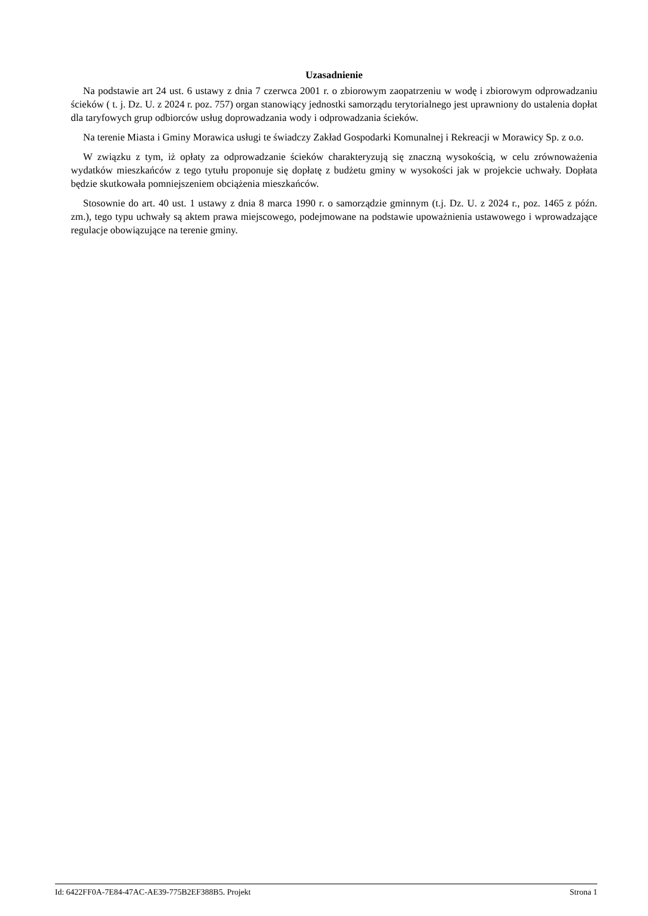Uzasadnienie
Na podstawie art 24 ust. 6 ustawy z dnia 7 czerwca 2001 r. o zbiorowym zaopatrzeniu w wodę i zbiorowym odprowadzaniu ścieków ( t. j. Dz. U. z 2024 r. poz. 757) organ stanowiący jednostki samorządu terytorialnego jest uprawniony do ustalenia dopłat dla taryfowych grup odbiorców usług doprowadzania wody i odprowadzania ścieków.
Na terenie Miasta i Gminy Morawica usługi te świadczy Zakład Gospodarki Komunalnej i Rekreacji w Morawicy Sp. z o.o.
W związku z tym, iż opłaty za odprowadzanie ścieków charakteryzują się znaczną wysokością, w celu zrównoważenia wydatków mieszkańców z tego tytułu proponuje się dopłatę z budżetu gminy w wysokości jak w projekcie uchwały. Dopłata będzie skutkowała pomniejszeniem obciążenia mieszkańców.
Stosownie do art. 40 ust. 1 ustawy z dnia 8 marca 1990 r. o samorządzie gminnym (t.j. Dz. U. z 2024 r., poz. 1465 z późn. zm.), tego typu uchwały są aktem prawa miejscowego, podejmowane na podstawie upoważnienia ustawowego i wprowadzające regulacje obowiązujące na terenie gminy.
Id: 6422FF0A-7E84-47AC-AE39-775B2EF388B5. Projekt Strona 1